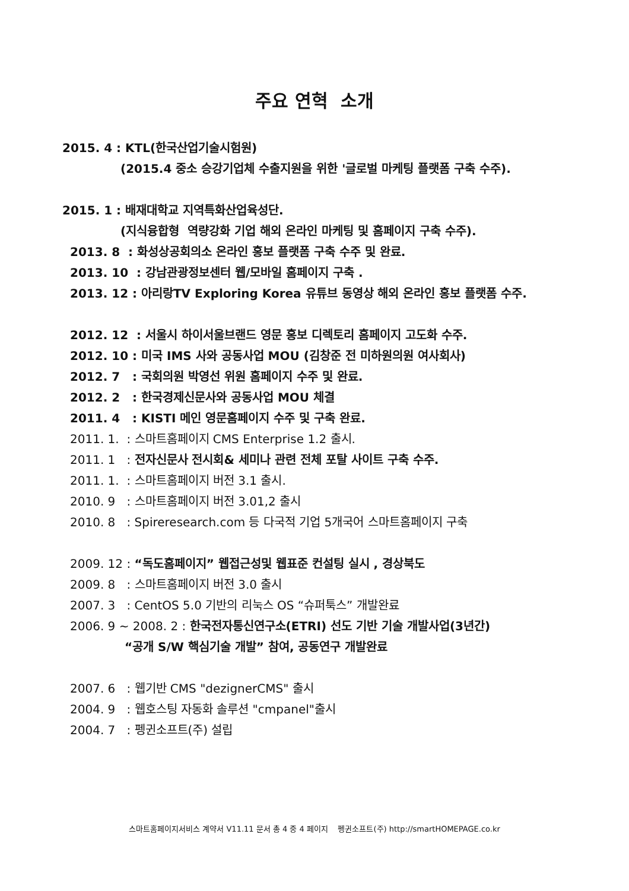주요 연혁 소개
2015. 4 : KTL(한국산업기술시험원)
(2015.4 중소 승강기업체 수출지원을 위한 '글로벌 마케팅 플랫폼 구축 수주).
2015. 1 : 배재대학교 지역특화산업육성단.
(지식융합형 역량강화 기업 해외 온라인 마케팅 및 홈페이지 구축 수주).
2013. 8 : 화성상공회의소 온라인 홍보 플랫폼 구축 수주 및 완료.
2013. 10 : 강남관광정보센터 웹/모바일 홈페이지 구축 .
2013. 12 : 아리랑TV Exploring Korea 유튜브 동영상 해외 온라인 홍보 플랫폼 수주.
2012. 12 : 서울시 하이서울브랜드 영문 홍보 디렉토리 홈페이지 고도화 수주.
2012. 10 : 미국 IMS 사와 공동사업 MOU (김창준 전 미하원의원 여사회사)
2012. 7 : 국회의원 박영선 위원 홈페이지 수주 및 완료.
2012. 2 : 한국경제신문사와 공동사업 MOU 체결
2011. 4 : KISTI 메인 영문홈페이지 수주 및 구축 완료.
2011. 1. : 스마트홈페이지 CMS Enterprise 1.2 출시.
2011. 1 : 전자신문사 전시회& 세미나 관련 전체 포탈 사이트 구축 수주.
2011. 1. : 스마트홈페이지 버전 3.1 출시.
2010. 9 : 스마트홈페이지 버전 3.01,2 출시
2010. 8 : Spireresearch.com 등 다국적 기업 5개국어 스마트홈페이지 구축
2009. 12 : “독도홈페이지” 웹접근성및 웹표준 컨설팅 실시 , 경상북도
2009. 8 : 스마트홈페이지 버전 3.0 출시
2007. 3 : CentOS 5.0 기반의 리눅스 OS “슈퍼툭스” 개발완료
2006. 9 ~ 2008. 2 : 한국전자통신연구소(ETRI) 선도 기반 기술 개발사업(3년간)
“공개 S/W 핵심기술 개발” 참여, 공동연구 개발완료
2007. 6 : 웹기반 CMS "dezignerCMS" 출시
2004. 9 : 웹호스팅 자동화 솔루션 "cmpanel"출시
2004. 7 : 펭귄소프트(주) 설립
스마트홈페이지서비스 계약서 V11.11 문서 총 4 중 4 페이지 펭귄소프트(주) http://smartHOMEPAGE.co.kr